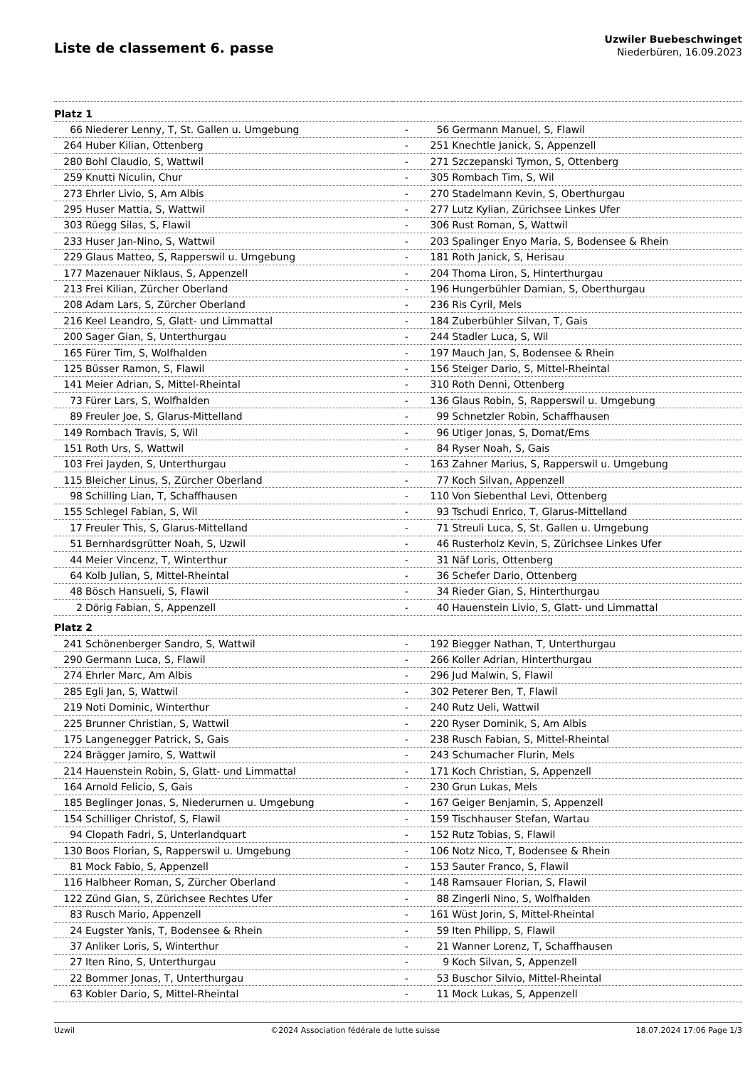Liste de classement 6. passe
Uzwiler Buebeschwinget
Niederbüren, 16.09.2023
| Platz 1 | | | | |
| 66 | Niederer Lenny, T, St. Gallen u. Umgebung | - | 56 | Germann Manuel, S, Flawil |
| 264 | Huber Kilian, Ottenberg | - | 251 | Knechtle Janick, S, Appenzell |
| 280 | Bohl Claudio, S, Wattwil | - | 271 | Szczepanski Tymon, S, Ottenberg |
| 259 | Knutti Niculin, Chur | - | 305 | Rombach Tim, S, Wil |
| 273 | Ehrler Livio, S, Am Albis | - | 270 | Stadelmann Kevin, S, Oberthurgau |
| 295 | Huser Mattia, S, Wattwil | - | 277 | Lutz Kylian, Zürichsee Linkes Ufer |
| 303 | Rüegg Silas, S, Flawil | - | 306 | Rust Roman, S, Wattwil |
| 233 | Huser Jan-Nino, S, Wattwil | - | 203 | Spalinger Enyo Maria, S, Bodensee & Rhein |
| 229 | Glaus Matteo, S, Rapperswil u. Umgebung | - | 181 | Roth Janick, S, Herisau |
| 177 | Mazenauer Niklaus, S, Appenzell | - | 204 | Thoma Liron, S, Hinterthurgau |
| 213 | Frei Kilian, Zürcher Oberland | - | 196 | Hungerbühler Damian, S, Oberthurgau |
| 208 | Adam Lars, S, Zürcher Oberland | - | 236 | Ris Cyril, Mels |
| 216 | Keel Leandro, S, Glatt- und Limmattal | - | 184 | Zuberbühler Silvan, T, Gais |
| 200 | Sager Gian, S, Unterthurgau | - | 244 | Stadler Luca, S, Wil |
| 165 | Fürer Tim, S, Wolfhalden | - | 197 | Mauch Jan, S, Bodensee & Rhein |
| 125 | Büsser Ramon, S, Flawil | - | 156 | Steiger Dario, S, Mittel-Rheintal |
| 141 | Meier Adrian, S, Mittel-Rheintal | - | 310 | Roth Denni, Ottenberg |
| 73 | Fürer Lars, S, Wolfhalden | - | 136 | Glaus Robin, S, Rapperswil u. Umgebung |
| 89 | Freuler Joe, S, Glarus-Mittelland | - | 99 | Schnetzler Robin, Schaffhausen |
| 149 | Rombach Travis, S, Wil | - | 96 | Utiger Jonas, S, Domat/Ems |
| 151 | Roth Urs, S, Wattwil | - | 84 | Ryser Noah, S, Gais |
| 103 | Frei Jayden, S, Unterthurgau | - | 163 | Zahner Marius, S, Rapperswil u. Umgebung |
| 115 | Bleicher Linus, S, Zürcher Oberland | - | 77 | Koch Silvan, Appenzell |
| 98 | Schilling Lian, T, Schaffhausen | - | 110 | Von Siebenthal Levi, Ottenberg |
| 155 | Schlegel Fabian, S, Wil | - | 93 | Tschudi Enrico, T, Glarus-Mittelland |
| 17 | Freuler This, S, Glarus-Mittelland | - | 71 | Streuli Luca, S, St. Gallen u. Umgebung |
| 51 | Bernhardsgrütter Noah, S, Uzwil | - | 46 | Rusterholz Kevin, S, Zürichsee Linkes Ufer |
| 44 | Meier Vincenz, T, Winterthur | - | 31 | Näf Loris, Ottenberg |
| 64 | Kolb Julian, S, Mittel-Rheintal | - | 36 | Schefer Dario, Ottenberg |
| 48 | Bösch Hansueli, S, Flawil | - | 34 | Rieder Gian, S, Hinterthurgau |
| 2 | Dörig Fabian, S, Appenzell | - | 40 | Hauenstein Livio, S, Glatt- und Limmattal |
| Platz 2 | | | | |
| 241 | Schönenberger Sandro, S, Wattwil | - | 192 | Biegger Nathan, T, Unterthurgau |
| 290 | Germann Luca, S, Flawil | - | 266 | Koller Adrian, Hinterthurgau |
| 274 | Ehrler Marc, Am Albis | - | 296 | Jud Malwin, S, Flawil |
| 285 | Egli Jan, S, Wattwil | - | 302 | Peterer Ben, T, Flawil |
| 219 | Noti Dominic, Winterthur | - | 240 | Rutz Ueli, Wattwil |
| 225 | Brunner Christian, S, Wattwil | - | 220 | Ryser Dominik, S, Am Albis |
| 175 | Langenegger Patrick, S, Gais | - | 238 | Rusch Fabian, S, Mittel-Rheintal |
| 224 | Brägger Jamiro, S, Wattwil | - | 243 | Schumacher Flurin, Mels |
| 214 | Hauenstein Robin, S, Glatt- und Limmattal | - | 171 | Koch Christian, S, Appenzell |
| 164 | Arnold Felicio, S, Gais | - | 230 | Grun Lukas, Mels |
| 185 | Beglinger Jonas, S, Niederurnen u. Umgebung | - | 167 | Geiger Benjamin, S, Appenzell |
| 154 | Schilliger Christof, S, Flawil | - | 159 | Tischhauser Stefan, Wartau |
| 94 | Clopath Fadri, S, Unterlandquart | - | 152 | Rutz Tobias, S, Flawil |
| 130 | Boos Florian, S, Rapperswil u. Umgebung | - | 106 | Notz Nico, T, Bodensee & Rhein |
| 81 | Mock Fabio, S, Appenzell | - | 153 | Sauter Franco, S, Flawil |
| 116 | Halbheer Roman, S, Zürcher Oberland | - | 148 | Ramsauer Florian, S, Flawil |
| 122 | Zünd Gian, S, Zürichsee Rechtes Ufer | - | 88 | Zingerli Nino, S, Wolfhalden |
| 83 | Rusch Mario, Appenzell | - | 161 | Wüst Jorin, S, Mittel-Rheintal |
| 24 | Eugster Yanis, T, Bodensee & Rhein | - | 59 | Iten Philipp, S, Flawil |
| 37 | Anliker Loris, S, Winterthur | - | 21 | Wanner Lorenz, T, Schaffhausen |
| 27 | Iten Rino, S, Unterthurgau | - | 9 | Koch Silvan, S, Appenzell |
| 22 | Bommer Jonas, T, Unterthurgau | - | 53 | Buschor Silvio, Mittel-Rheintal |
| 63 | Kobler Dario, S, Mittel-Rheintal | - | 11 | Mock Lukas, S, Appenzell |
Uzwil ©2024 Association fédérale de lutte suisse 18.07.2024 17:06 Page 1/3